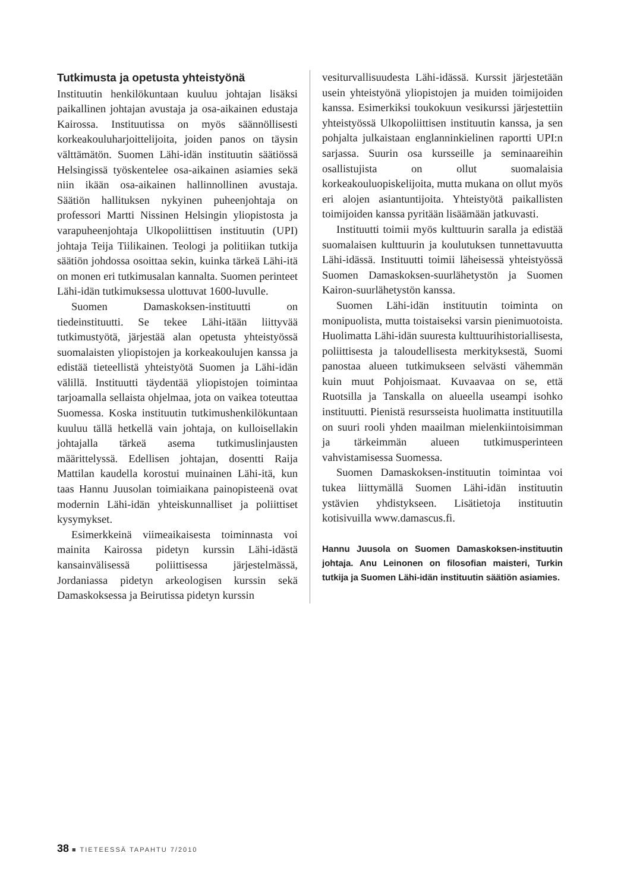Tutkimusta ja opetusta yhteistyönä
Instituutin henkilökuntaan kuuluu johtajan lisäksi paikallinen johtajan avustaja ja osa-aikainen edustaja Kairossa. Instituutissa on myös säännöllisesti korkeakouluharjoittelijoita, joiden panos on täysin välttämätön. Suomen Lähi-idän instituutin säätiössä Helsingissä työskentelee osa-aikainen asiamies sekä niin ikään osa-aikainen hallinnollinen avustaja. Säätiön hallituksen nykyinen puheenjohtaja on professori Martti Nissinen Helsingin yliopistosta ja varapuheenjohtaja Ulkopoliittisen instituutin (UPI) johtaja Teija Tiilikainen. Teologi ja politiikan tutkija säätiön johdossa osoittaa sekin, kuinka tärkeä Lähi-itä on monen eri tutkimusalan kannalta. Suomen perinteet Lähi-idän tutkimuksessa ulottuvat 1600-luvulle.
Suomen Damaskoksen-instituutti on tiedeinstituutti. Se tekee Lähi-itään liittyvää tutkimustyötä, järjestää alan opetusta yhteistyössä suomalaisten yliopistojen ja korkeakoulujen kanssa ja edistää tieteellistä yhteistyötä Suomen ja Lähi-idän välillä. Instituutti täydentää yliopistojen toimintaa tarjoamalla sellaista ohjelmaa, jota on vaikea toteuttaa Suomessa. Koska instituutin tutkimushenkilökuntaan kuuluu tällä hetkellä vain johtaja, on kulloisellakin johtajalla tärkeä asema tutkimuslinjausten määrittelyssä. Edellisen johtajan, dosentti Raija Mattilan kaudella korostui muinainen Lähi-itä, kun taas Hannu Juusolan toimiaikana painopisteenä ovat modernin Lähi-idän yhteiskunnalliset ja poliittiset kysymykset.
Esimerkkeinä viimeaikaisesta toiminnasta voi mainita Kairossa pidetyn kurssin Lähi-idästä kansainvälisessä poliittisessa järjestelmässä, Jordaniassa pidetyn arkeologisen kurssin sekä Damaskoksessa ja Beirutissa pidetyn kurssin
vesiturvallisuudesta Lähi-idässä. Kurssit järjestetään usein yhteistyönä yliopistojen ja muiden toimijoiden kanssa. Esimerkiksi toukokuun vesikurssi järjestettiin yhteistyössä Ulkopoliittisen instituutin kanssa, ja sen pohjalta julkaistaan englanninkielinen raportti UPI:n sarjassa. Suurin osa kursseille ja seminaareihin osallistujista on ollut suomalaisia korkeakouluopiskelijoita, mutta mukana on ollut myös eri alojen asiantuntijoita. Yhteistyötä paikallisten toimijoiden kanssa pyritään lisäämään jatkuvasti.
Instituutti toimii myös kulttuurin saralla ja edistää suomalaisen kulttuurin ja koulutuksen tunnettavuutta Lähi-idässä. Instituutti toimii läheisessä yhteistyössä Suomen Damaskoksen-suurlähetystön ja Suomen Kairon-suurlähetystön kanssa.
Suomen Lähi-idän instituutin toiminta on monipuolista, mutta toistaiseksi varsin pienimuotoista. Huolimatta Lähi-idän suuresta kulttuurihistoriallisesta, poliittisesta ja taloudellisesta merkityksestä, Suomi panostaa alueen tutkimukseen selvästi vähemmän kuin muut Pohjoismaat. Kuvaavaa on se, että Ruotsilla ja Tanskalla on alueella useampi isohko instituutti. Pienistä resursseista huolimatta instituutilla on suuri rooli yhden maailman mielenkiintoisimman ja tärkeimmän alueen tutkimusperinteen vahvistamisessa Suomessa.
Suomen Damaskoksen-instituutin toimintaa voi tukea liittymällä Suomen Lähi-idän instituutin ystävien yhdistykseen. Lisätietoja instituutin kotisivuilla www.damascus.fi.
Hannu Juusola on Suomen Damaskoksen-instituutin johtaja. Anu Leinonen on filosofian maisteri, Turkin tutkija ja Suomen Lähi-idän instituutin säätiön asiamies.
38 ■ TIETEESSÄ TAPAHTU 7/2010